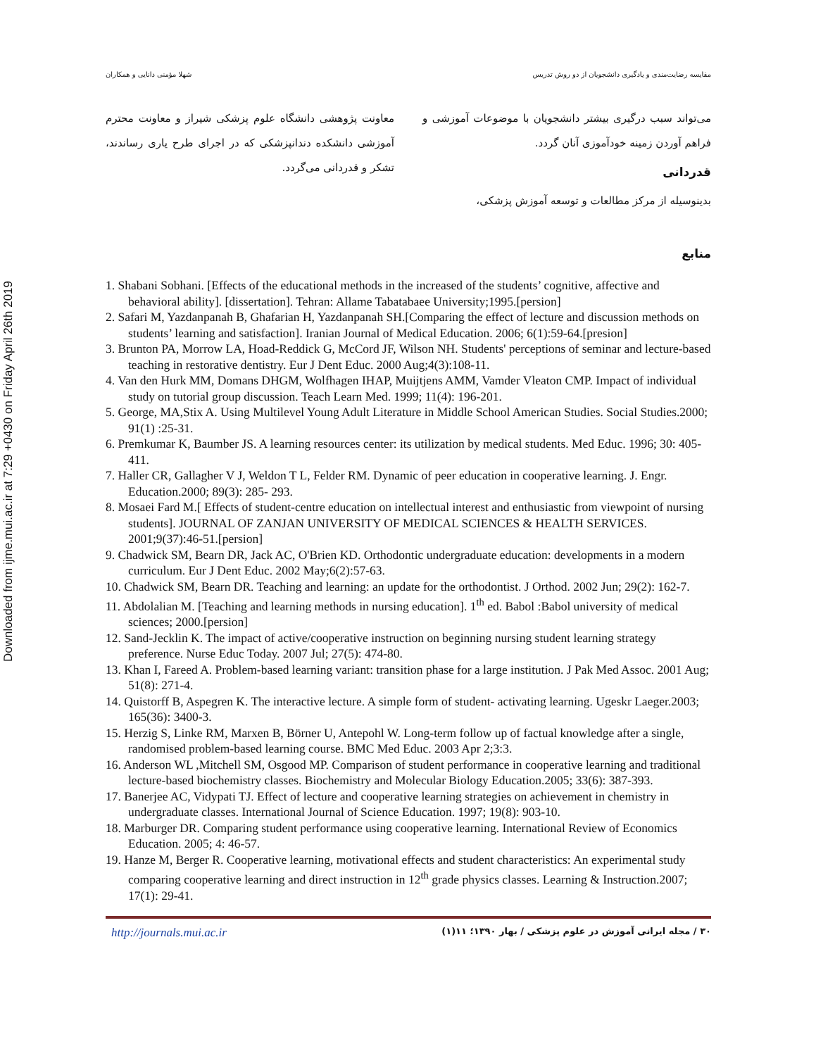Downloaded from ijme.mui.ac.ir at 7:29 +0430 on Friday April 26th 2019
مقایسه رضایت‌مندی و یادگیری دانشجویان از دو روش تدریس شهلا مؤمنی دانایی و همکاران
می‌تواند سبب درگیری بیشتر دانشجویان با موضوعات آموزشی و فراهم آوردن زمینه خودآموزی آنان گردد.
قدردانی
بدینوسیله از مرکز مطالعات و توسعه آموزش پزشکی،
منابع
معاونت پژوهشی دانشگاه علوم پزشکی شیراز و معاونت محترم آموزشی دانشکده دندانپزشکی که در اجرای طرح یاری رساندند، تشکر و قدردانی می‌گردد.
1. Shabani Sobhani. [Effects of the educational methods in the increased of the students’ cognitive, affective and behavioral ability]. [dissertation]. Tehran: Allame Tabatabaee University;1995.[persion]
2. Safari M, Yazdanpanah B, Ghafarian H, Yazdanpanah SH.[Comparing the effect of lecture and discussion methods on students’ learning and satisfaction]. Iranian Journal of Medical Education. 2006; 6(1):59-64.[presion]
3. Brunton PA, Morrow LA, Hoad-Reddick G, McCord JF, Wilson NH. Students' perceptions of seminar and lecture-based teaching in restorative dentistry. Eur J Dent Educ. 2000 Aug;4(3):108-11.
4. Van den Hurk MM, Domans DHGM, Wolfhagen IHAP, Muijtjens AMM, Vamder Vleaton CMP. Impact of individual study on tutorial group discussion. Teach Learn Med. 1999; 11(4): 196-201.
5. George, MA,Stix A. Using Multilevel Young Adult Literature in Middle School American Studies. Social Studies.2000; 91(1) :25-31.
6. Premkumar K, Baumber JS. A learning resources center: its utilization by medical students. Med Educ. 1996; 30: 405-411.
7. Haller CR, Gallagher V J, Weldon T L, Felder RM. Dynamic of peer education in cooperative learning. J. Engr. Education.2000; 89(3): 285- 293.
8. Mosaei Fard M.[ Effects of student-centre education on intellectual interest and enthusiastic from viewpoint of nursing students]. JOURNAL OF ZANJAN UNIVERSITY OF MEDICAL SCIENCES & HEALTH SERVICES. 2001;9(37):46-51.[persion]
9. Chadwick SM, Bearn DR, Jack AC, O'Brien KD. Orthodontic undergraduate education: developments in a modern curriculum. Eur J Dent Educ. 2002 May;6(2):57-63.
10. Chadwick SM, Bearn DR. Teaching and learning: an update for the orthodontist. J Orthod. 2002 Jun; 29(2): 162-7.
11. Abdolalian M. [Teaching and learning methods in nursing education]. 1<sup>th</sup> ed. Babol :Babol university of medical sciences; 2000.[persion]
12. Sand-Jecklin K. The impact of active/cooperative instruction on beginning nursing student learning strategy preference. Nurse Educ Today. 2007 Jul; 27(5): 474-80.
13. Khan I, Fareed A. Problem-based learning variant: transition phase for a large institution. J Pak Med Assoc. 2001 Aug; 51(8): 271-4.
14. Quistorff B, Aspegren K. The interactive lecture. A simple form of student- activating learning. Ugeskr Laeger.2003; 165(36): 3400-3.
15. Herzig S, Linke RM, Marxen B, Börner U, Antepohl W. Long-term follow up of factual knowledge after a single, randomised problem-based learning course. BMC Med Educ. 2003 Apr 2;3:3.
16. Anderson WL ,Mitchell SM, Osgood MP. Comparison of student performance in cooperative learning and traditional lecture-based biochemistry classes. Biochemistry and Molecular Biology Education.2005; 33(6): 387-393.
17. Banerjee AC, Vidypati TJ. Effect of lecture and cooperative learning strategies on achievement in chemistry in undergraduate classes. International Journal of Science Education. 1997; 19(8): 903-10.
18. Marburger DR. Comparing student performance using cooperative learning. International Review of Economics Education. 2005; 4: 46-57.
19. Hanze M, Berger R. Cooperative learning, motivational effects and student characteristics: An experimental study comparing cooperative learning and direct instruction in 12<sup>th</sup> grade physics classes. Learning & Instruction.2007; 17(1): 29-41.
http://journals.mui.ac.ir ۳۰ / مجله ایرانی آموزش در علوم پزشکی / بهار ۱۳۹۰؛ ۱۱(۱)